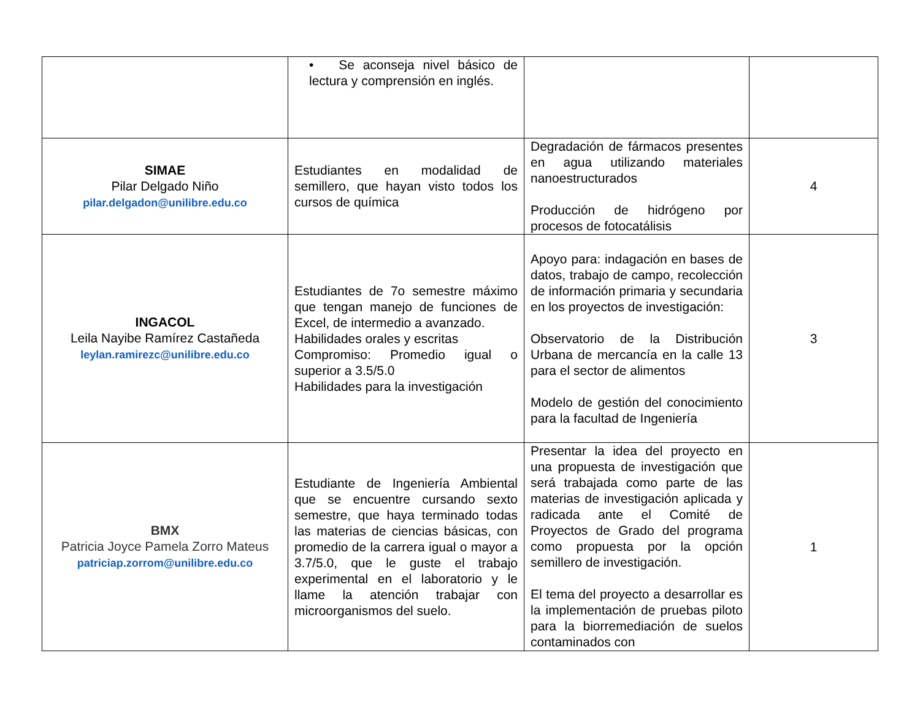| | • Se aconseja nivel básico de lectura y comprensión en inglés. | | |
| SIMAE Pilar Delgado Niño pilar.delgadon@unilibre.edu.co | Estudiantes en modalidad de semillero, que hayan visto todos los cursos de química | Degradación de fármacos presentes en agua utilizando materiales nanoestructurados Producción de hidrógeno por procesos de fotocatálisis | 4 |
| INGACOL Leila Nayibe Ramírez Castañeda leylan.ramirezc@unilibre.edu.co | Estudiantes de 7o semestre máximo que tengan manejo de funciones de Excel, de intermedio a avanzado. Habilidades orales y escritas Compromiso: Promedio igual o superior a 3.5/5.0 Habilidades para la investigación | Apoyo para: indagación en bases de datos, trabajo de campo, recolección de información primaria y secundaria en los proyectos de investigación: Observatorio de la Distribución Urbana de mercancía en la calle 13 para el sector de alimentos Modelo de gestión del conocimiento para la facultad de Ingeniería | 3 |
| BMX Patricia Joyce Pamela Zorro Mateus patriciap.zorrom@unilibre.edu.co | Estudiante de Ingeniería Ambiental que se encuentre cursando sexto semestre, que haya terminado todas las materias de ciencias básicas, con promedio de la carrera igual o mayor a 3.7/5.0, que le guste el trabajo experimental en el laboratorio y le llame la atención trabajar con microorganismos del suelo. | Presentar la idea del proyecto en una propuesta de investigación que será trabajada como parte de las materias de investigación aplicada y radicada ante el Comité de Proyectos de Grado del programa como propuesta por la opción semillero de investigación. El tema del proyecto a desarrollar es la implementación de pruebas piloto para la biorremediación de suelos contaminados con | 1 |